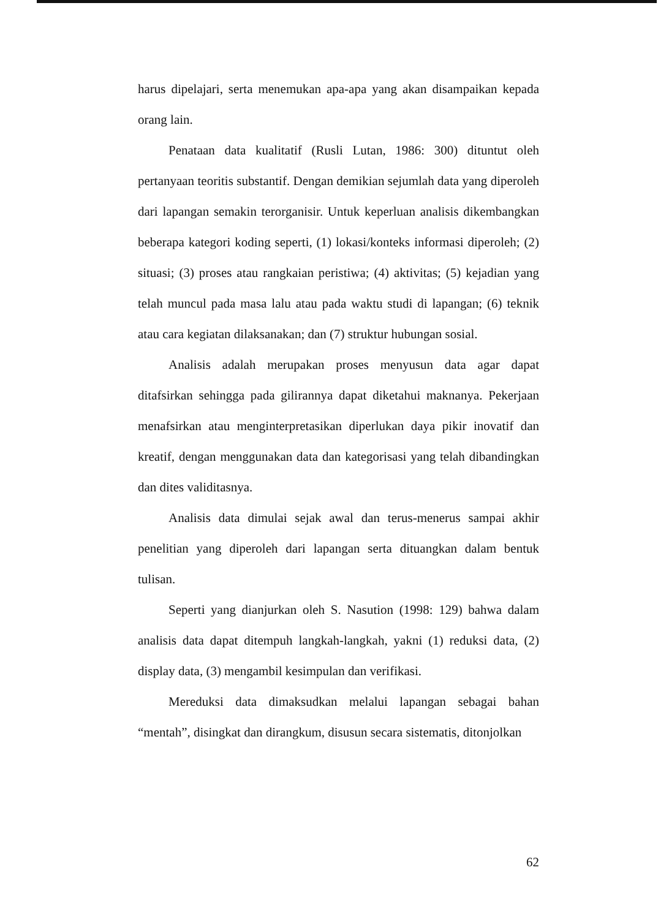harus dipelajari, serta menemukan apa-apa yang akan disampaikan kepada orang lain.
Penataan data kualitatif (Rusli Lutan, 1986: 300) dituntut oleh pertanyaan teoritis substantif. Dengan demikian sejumlah data yang diperoleh dari lapangan semakin terorganisir. Untuk keperluan analisis dikembangkan beberapa kategori koding seperti, (1) lokasi/konteks informasi diperoleh; (2) situasi; (3) proses atau rangkaian peristiwa; (4) aktivitas; (5) kejadian yang telah muncul pada masa lalu atau pada waktu studi di lapangan; (6) teknik atau cara kegiatan dilaksanakan; dan (7) struktur hubungan sosial.
Analisis adalah merupakan proses menyusun data agar dapat ditafsirkan sehingga pada gilirannya dapat diketahui maknanya. Pekerjaan menafsirkan atau menginterpretasikan diperlukan daya pikir inovatif dan kreatif, dengan menggunakan data dan kategorisasi yang telah dibandingkan dan dites validitasnya.
Analisis data dimulai sejak awal dan terus-menerus sampai akhir penelitian yang diperoleh dari lapangan serta dituangkan dalam bentuk tulisan.
Seperti yang dianjurkan oleh S. Nasution (1998: 129) bahwa dalam analisis data dapat ditempuh langkah-langkah, yakni (1) reduksi data, (2) display data, (3) mengambil kesimpulan dan verifikasi.
Mereduksi data dimaksudkan melalui lapangan sebagai bahan “mentah”, disingkat dan dirangkum, disusun secara sistematis, ditonjolkan
62